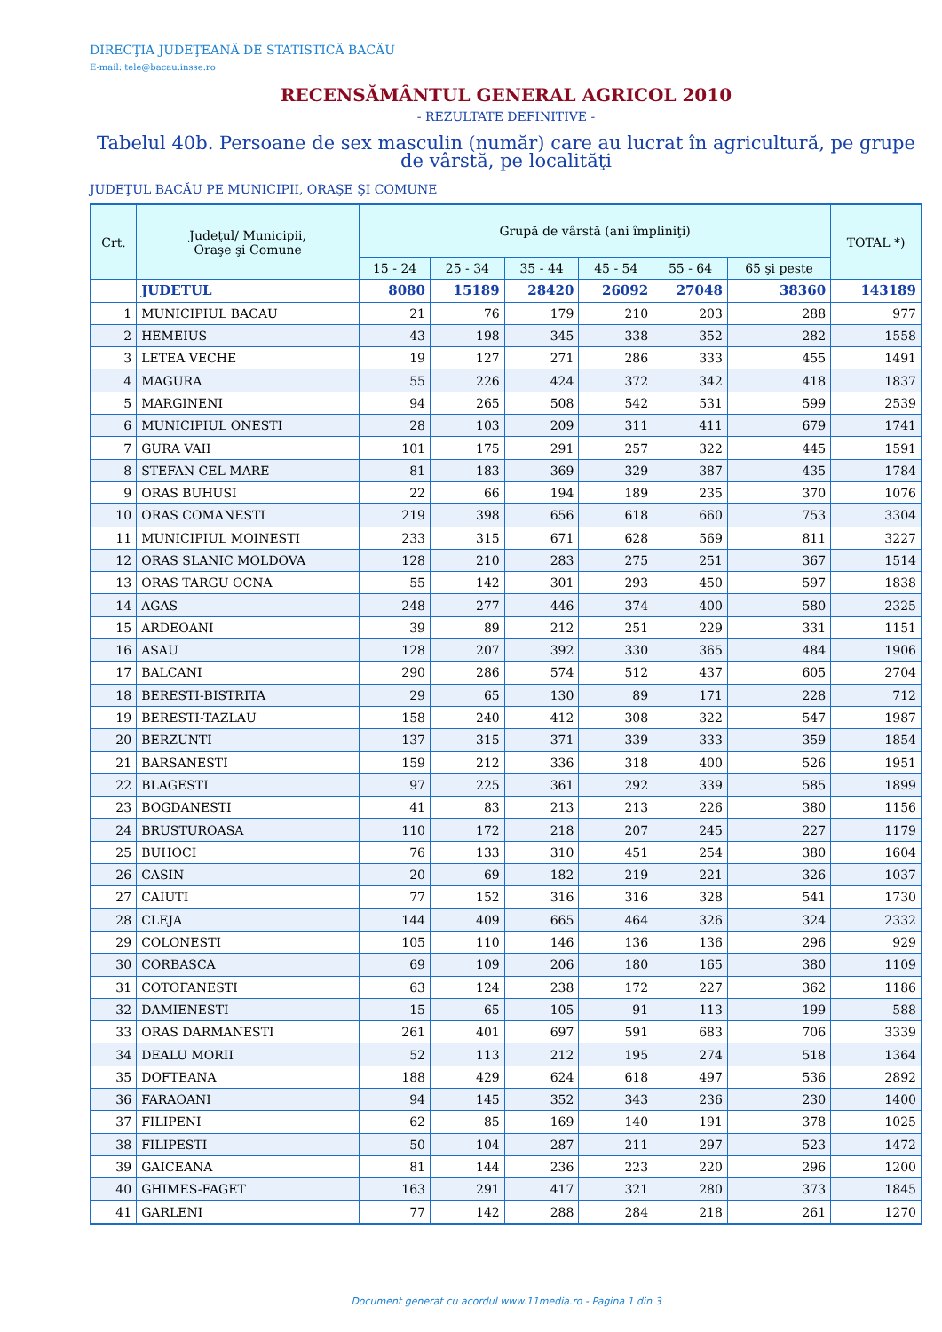DIRECŢIA JUDEŢEANĂ DE STATISTICĂ BACĂU
E-mail: tele@bacau.insse.ro
RECENSĂMÂNTUL GENERAL AGRICOL 2010
- REZULTATE DEFINITIVE -
Tabelul 40b. Persoane de sex masculin (număr) care au lucrat în agricultură, pe grupe de vârstă, pe localităţi
JUDEŢUL BACĂU PE MUNICIPII, ORAŞE ŞI COMUNE
| Crt. | Judeţul/ Municipii, Oraşe şi Comune | Grupă de vârstă (ani împliniţi) | | | | | | TOTAL *) |
| --- | --- | --- | --- | --- | --- | --- | --- | --- |
| | | 15 - 24 | 25 - 34 | 35 - 44 | 45 - 54 | 55 - 64 | 65 şi peste | |
| | JUDETUL | 8080 | 15189 | 28420 | 26092 | 27048 | 38360 | 143189 |
| 1 | MUNICIPIUL BACAU | 21 | 76 | 179 | 210 | 203 | 288 | 977 |
| 2 | HEMEIUS | 43 | 198 | 345 | 338 | 352 | 282 | 1558 |
| 3 | LETEA VECHE | 19 | 127 | 271 | 286 | 333 | 455 | 1491 |
| 4 | MAGURA | 55 | 226 | 424 | 372 | 342 | 418 | 1837 |
| 5 | MARGINENI | 94 | 265 | 508 | 542 | 531 | 599 | 2539 |
| 6 | MUNICIPIUL ONESTI | 28 | 103 | 209 | 311 | 411 | 679 | 1741 |
| 7 | GURA VAII | 101 | 175 | 291 | 257 | 322 | 445 | 1591 |
| 8 | STEFAN CEL MARE | 81 | 183 | 369 | 329 | 387 | 435 | 1784 |
| 9 | ORAS BUHUSI | 22 | 66 | 194 | 189 | 235 | 370 | 1076 |
| 10 | ORAS COMANESTI | 219 | 398 | 656 | 618 | 660 | 753 | 3304 |
| 11 | MUNICIPIUL MOINESTI | 233 | 315 | 671 | 628 | 569 | 811 | 3227 |
| 12 | ORAS SLANIC MOLDOVA | 128 | 210 | 283 | 275 | 251 | 367 | 1514 |
| 13 | ORAS TARGU OCNA | 55 | 142 | 301 | 293 | 450 | 597 | 1838 |
| 14 | AGAS | 248 | 277 | 446 | 374 | 400 | 580 | 2325 |
| 15 | ARDEOANI | 39 | 89 | 212 | 251 | 229 | 331 | 1151 |
| 16 | ASAU | 128 | 207 | 392 | 330 | 365 | 484 | 1906 |
| 17 | BALCANI | 290 | 286 | 574 | 512 | 437 | 605 | 2704 |
| 18 | BERESTI-BISTRITA | 29 | 65 | 130 | 89 | 171 | 228 | 712 |
| 19 | BERESTI-TAZLAU | 158 | 240 | 412 | 308 | 322 | 547 | 1987 |
| 20 | BERZUNTI | 137 | 315 | 371 | 339 | 333 | 359 | 1854 |
| 21 | BARSANESTI | 159 | 212 | 336 | 318 | 400 | 526 | 1951 |
| 22 | BLAGESTI | 97 | 225 | 361 | 292 | 339 | 585 | 1899 |
| 23 | BOGDANESTI | 41 | 83 | 213 | 213 | 226 | 380 | 1156 |
| 24 | BRUSTUROASA | 110 | 172 | 218 | 207 | 245 | 227 | 1179 |
| 25 | BUHOCI | 76 | 133 | 310 | 451 | 254 | 380 | 1604 |
| 26 | CASIN | 20 | 69 | 182 | 219 | 221 | 326 | 1037 |
| 27 | CAIUTI | 77 | 152 | 316 | 316 | 328 | 541 | 1730 |
| 28 | CLEJA | 144 | 409 | 665 | 464 | 326 | 324 | 2332 |
| 29 | COLONESTI | 105 | 110 | 146 | 136 | 136 | 296 | 929 |
| 30 | CORBASCA | 69 | 109 | 206 | 180 | 165 | 380 | 1109 |
| 31 | COTOFANESTI | 63 | 124 | 238 | 172 | 227 | 362 | 1186 |
| 32 | DAMIENESTI | 15 | 65 | 105 | 91 | 113 | 199 | 588 |
| 33 | ORAS DARMANESTI | 261 | 401 | 697 | 591 | 683 | 706 | 3339 |
| 34 | DEALU MORII | 52 | 113 | 212 | 195 | 274 | 518 | 1364 |
| 35 | DOFTEANA | 188 | 429 | 624 | 618 | 497 | 536 | 2892 |
| 36 | FARAOANI | 94 | 145 | 352 | 343 | 236 | 230 | 1400 |
| 37 | FILIPENI | 62 | 85 | 169 | 140 | 191 | 378 | 1025 |
| 38 | FILIPESTI | 50 | 104 | 287 | 211 | 297 | 523 | 1472 |
| 39 | GAICEANA | 81 | 144 | 236 | 223 | 220 | 296 | 1200 |
| 40 | GHIMES-FAGET | 163 | 291 | 417 | 321 | 280 | 373 | 1845 |
| 41 | GARLENI | 77 | 142 | 288 | 284 | 218 | 261 | 1270 |
Document generat cu acordul www.11media.ro - Pagina 1 din 3